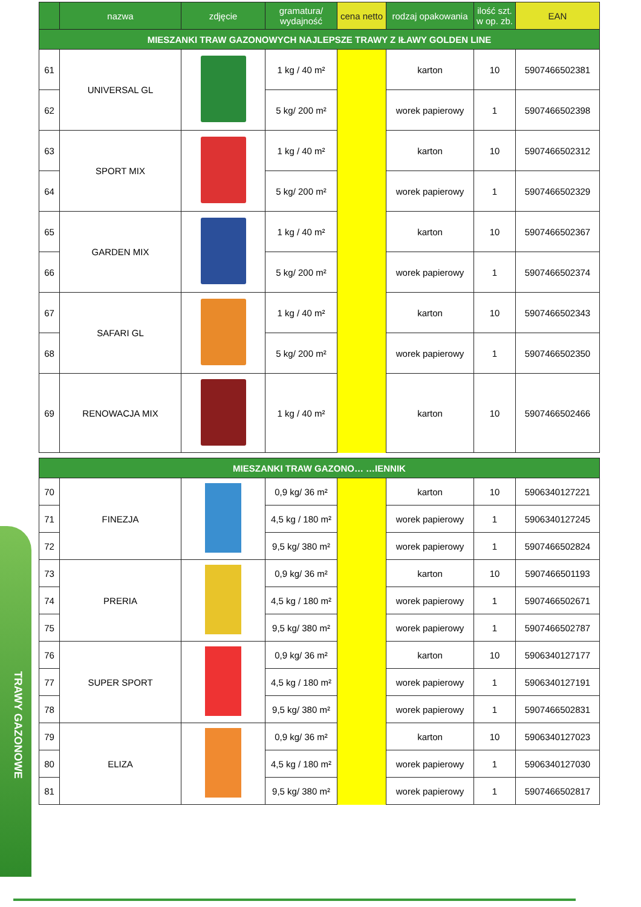TRAWY GAZONOWE
| | nazwa | zdjęcie | gramatura/ wydajność | cena netto | rodzaj opakowania | ilość szt. w op. zb. | EAN |
| --- | --- | --- | --- | --- | --- | --- | --- |
| MIESZANKI TRAW GAZONOWYCH NAJLEPSZE TRAWY Z IŁAWY GOLDEN LINE | | | | | | | |
| 61 | UNIVERSAL GL | | 1 kg / 40 m² | | karton | 10 | 5907466502381 |
| 62 | | | 5 kg/ 200 m² | | worek papierowy | 1 | 5907466502398 |
| 63 | SPORT MIX | | 1 kg / 40 m² | | karton | 10 | 5907466502312 |
| 64 | | | 5 kg/ 200 m² | | worek papierowy | 1 | 5907466502329 |
| 65 | GARDEN MIX | | 1 kg / 40 m² | | karton | 10 | 5907466502367 |
| 66 | | | 5 kg/ 200 m² | | worek papierowy | 1 | 5907466502374 |
| 67 | SAFARI GL | | 1 kg / 40 m² | | karton | 10 | 5907466502343 |
| 68 | | | 5 kg/ 200 m² | | worek papierowy | 1 | 5907466502350 |
| 69 | RENOWACJA MIX | | 1 kg / 40 m² | | karton | 10 | 5907466502466 |
| MIESZANKI TRAW GAZONO… …IENNIK | | | | | | | |
| 70 | FINEZJA | | 0,9 kg/ 36 m² | | karton | 10 | 5906340127221 |
| 71 | | | 4,5 kg / 180 m² | | worek papierowy | 1 | 5906340127245 |
| 72 | | | 9,5 kg/ 380 m² | | worek papierowy | 1 | 5907466502824 |
| 73 | PRERIA | | 0,9 kg/ 36 m² | | karton | 10 | 5907466501193 |
| 74 | | | 4,5 kg / 180 m² | | worek papierowy | 1 | 5907466502671 |
| 75 | | | 9,5 kg/ 380 m² | | worek papierowy | 1 | 5907466502787 |
| 76 | SUPER SPORT | | 0,9 kg/ 36 m² | | karton | 10 | 5906340127177 |
| 77 | | | 4,5 kg / 180 m² | | worek papierowy | 1 | 5906340127191 |
| 78 | | | 9,5 kg/ 380 m² | | worek papierowy | 1 | 5907466502831 |
| 79 | ELIZA | | 0,9 kg/ 36 m² | | karton | 10 | 5906340127023 |
| 80 | | | 4,5 kg / 180 m² | | worek papierowy | 1 | 5906340127030 |
| 81 | | | 9,5 kg/ 380 m² | | worek papierowy | 1 | 5907466502817 |